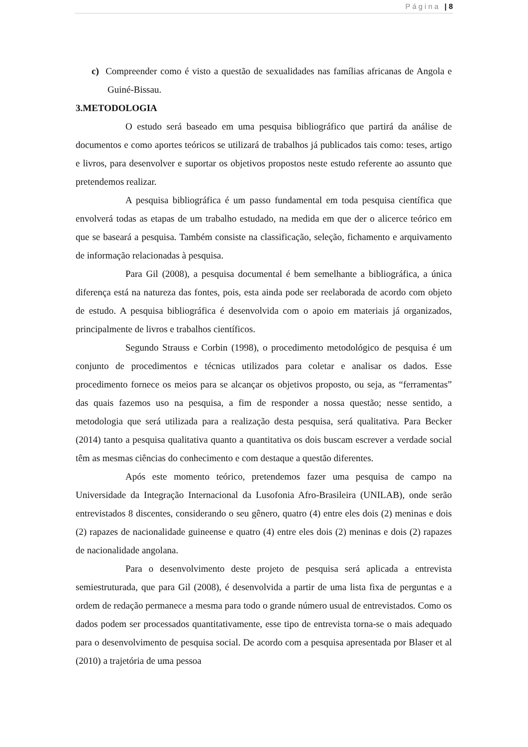Página | 8
c) Compreender como é visto a questão de sexualidades nas famílias africanas de Angola e Guiné-Bissau.
3.METODOLOGIA
O estudo será baseado em uma pesquisa bibliográfico que partirá da análise de documentos e como aportes teóricos se utilizará de trabalhos já publicados tais como: teses, artigo e livros, para desenvolver e suportar os objetivos propostos neste estudo referente ao assunto que pretendemos realizar.
A pesquisa bibliográfica é um passo fundamental em toda pesquisa científica que envolverá todas as etapas de um trabalho estudado, na medida em que der o alicerce teórico em que se baseará a pesquisa. Também consiste na classificação, seleção, fichamento e arquivamento de informação relacionadas à pesquisa.
Para Gil (2008), a pesquisa documental é bem semelhante a bibliográfica, a única diferença está na natureza das fontes, pois, esta ainda pode ser reelaborada de acordo com objeto de estudo. A pesquisa bibliográfica é desenvolvida com o apoio em materiais já organizados, principalmente de livros e trabalhos científicos.
Segundo Strauss e Corbin (1998), o procedimento metodológico de pesquisa é um conjunto de procedimentos e técnicas utilizados para coletar e analisar os dados. Esse procedimento fornece os meios para se alcançar os objetivos proposto, ou seja, as “ferramentas” das quais fazemos uso na pesquisa, a fim de responder a nossa questão; nesse sentido, a metodologia que será utilizada para a realização desta pesquisa, será qualitativa. Para Becker (2014) tanto a pesquisa qualitativa quanto a quantitativa os dois buscam escrever a verdade social têm as mesmas ciências do conhecimento e com destaque a questão diferentes.
Após este momento teórico, pretendemos fazer uma pesquisa de campo na Universidade da Integração Internacional da Lusofonia Afro-Brasileira (UNILAB), onde serão entrevistados 8 discentes, considerando o seu gênero, quatro (4) entre eles dois (2) meninas e dois (2) rapazes de nacionalidade guineense e quatro (4) entre eles dois (2) meninas e dois (2) rapazes de nacionalidade angolana.
Para o desenvolvimento deste projeto de pesquisa será aplicada a entrevista semiestruturada, que para Gil (2008), é desenvolvida a partir de uma lista fixa de perguntas e a ordem de redação permanece a mesma para todo o grande número usual de entrevistados. Como os dados podem ser processados quantitativamente, esse tipo de entrevista torna-se o mais adequado para o desenvolvimento de pesquisa social. De acordo com a pesquisa apresentada por Blaser et al (2010) a trajetória de uma pessoa